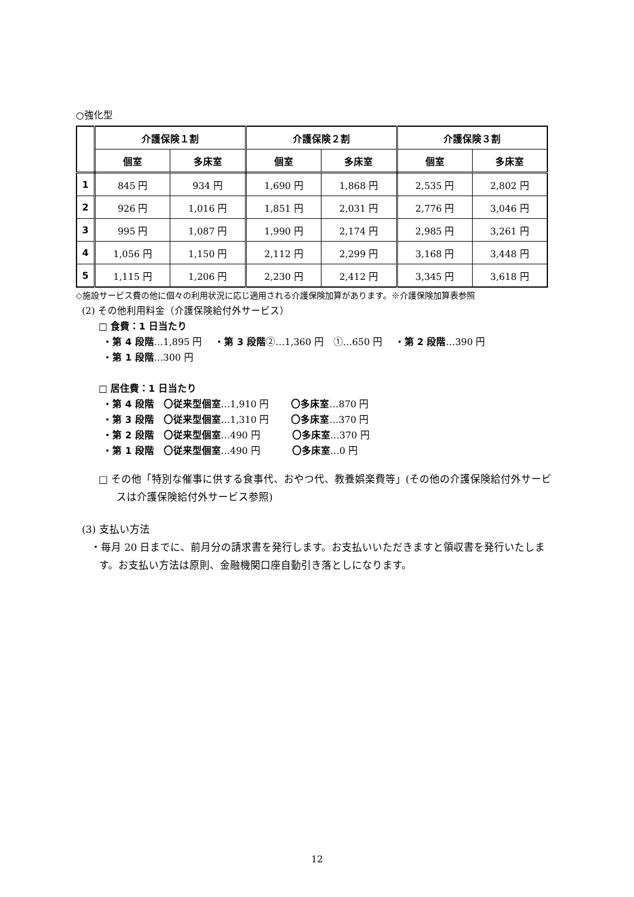○強化型
| | 介護保険１割 | | 介護保険２割 | | 介護保険３割 | |
| --- | --- | --- | --- | --- | --- | --- |
| | 個室 | 多床室 | 個室 | 多床室 | 個室 | 多床室 |
| 1 | 845 円 | 934 円 | 1,690 円 | 1,868 円 | 2,535 円 | 2,802 円 |
| 2 | 926 円 | 1,016 円 | 1,851 円 | 2,031 円 | 2,776 円 | 3,046 円 |
| 3 | 995 円 | 1,087 円 | 1,990 円 | 2,174 円 | 2,985 円 | 3,261 円 |
| 4 | 1,056 円 | 1,150 円 | 2,112 円 | 2,299 円 | 3,168 円 | 3,448 円 |
| 5 | 1,115 円 | 1,206 円 | 2,230 円 | 2,412 円 | 3,345 円 | 3,618 円 |
◇施設サービス費の他に個々の利用状況に応じ適用される介護保険加算があります。※介護保険加算表参照
(2) その他利用料金（介護保険給付外サービス）
□ 食費：1 日当たり
・第 4 段階…1,895 円　 ・第 3 段階②…1,360 円　①…650 円　 ・第 2 段階…390 円
・第 1 段階…300 円
□ 居住費：1 日当たり
・第 4 段階　〇従来型個室…1,910 円　　 〇多床室…870 円
・第 3 段階　〇従来型個室…1,310 円　　 〇多床室…370 円
・第 2 段階　〇従来型個室…490 円　　　 〇多床室…370 円
・第 1 段階　〇従来型個室…490 円　　　 〇多床室…0 円
□ その他「特別な催事に供する食事代、おやつ代、教養娯楽費等」(その他の介護保険給付外サービスは介護保険給付外サービス参照)
(3) 支払い方法
・毎月 20 日までに、前月分の請求書を発行します。お支払いいただきますと領収書を発行いたします。お支払い方法は原則、金融機関口座自動引き落としになります。
12